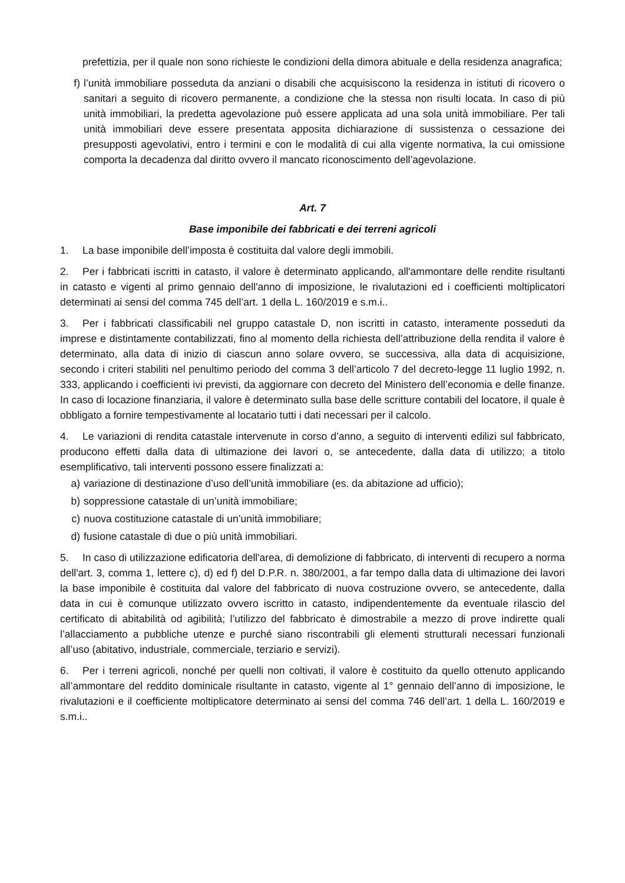prefettizia, per il quale non sono richieste le condizioni della dimora abituale e della residenza anagrafica;
f) l’unità immobiliare posseduta da anziani o disabili che acquisiscono la residenza in istituti di ricovero o sanitari a seguito di ricovero permanente, a condizione che la stessa non risulti locata. In caso di più unità immobiliari, la predetta agevolazione può essere applicata ad una sola unità immobiliare. Per tali unità immobiliari deve essere presentata apposita dichiarazione di sussistenza o cessazione dei presupposti agevolativi, entro i termini e con le modalità di cui alla vigente normativa, la cui omissione comporta la decadenza dal diritto ovvero il mancato riconoscimento dell’agevolazione.
Art. 7
Base imponibile dei fabbricati e dei terreni agricoli
1. La base imponibile dell’imposta è costituita dal valore degli immobili.
2. Per i fabbricati iscritti in catasto, il valore è determinato applicando, all'ammontare delle rendite risultanti in catasto e vigenti al primo gennaio dell'anno di imposizione, le rivalutazioni ed i coefficienti moltiplicatori determinati ai sensi del comma 745 dell’art. 1 della L. 160/2019 e s.m.i..
3. Per i fabbricati classificabili nel gruppo catastale D, non iscritti in catasto, interamente posseduti da imprese e distintamente contabilizzati, fino al momento della richiesta dell’attribuzione della rendita il valore è determinato, alla data di inizio di ciascun anno solare ovvero, se successiva, alla data di acquisizione, secondo i criteri stabiliti nel penultimo periodo del comma 3 dell’articolo 7 del decreto-legge 11 luglio 1992, n. 333, applicando i coefficienti ivi previsti, da aggiornare con decreto del Ministero dell’economia e delle finanze. In caso di locazione finanziaria, il valore è determinato sulla base delle scritture contabili del locatore, il quale è obbligato a fornire tempestivamente al locatario tutti i dati necessari per il calcolo.
4. Le variazioni di rendita catastale intervenute in corso d’anno, a seguito di interventi edilizi sul fabbricato, producono effetti dalla data di ultimazione dei lavori o, se antecedente, dalla data di utilizzo; a titolo esemplificativo, tali interventi possono essere finalizzati a:
a) variazione di destinazione d’uso dell’unità immobiliare (es. da abitazione ad ufficio);
b) soppressione catastale di un’unità immobiliare;
c) nuova costituzione catastale di un’unità immobiliare;
d) fusione catastale di due o più unità immobiliari.
5. In caso di utilizzazione edificatoria dell'area, di demolizione di fabbricato, di interventi di recupero a norma dell'art. 3, comma 1, lettere c), d) ed f) del D.P.R. n. 380/2001, a far tempo dalla data di ultimazione dei lavori la base imponibile è costituita dal valore del fabbricato di nuova costruzione ovvero, se antecedente, dalla data in cui è comunque utilizzato ovvero iscritto in catasto, indipendentemente da eventuale rilascio del certificato di abitabilità od agibilità; l’utilizzo del fabbricato è dimostrabile a mezzo di prove indirette quali l’allacciamento a pubbliche utenze e purché siano riscontrabili gli elementi strutturali necessari funzionali all’uso (abitativo, industriale, commerciale, terziario e servizi).
6. Per i terreni agricoli, nonché per quelli non coltivati, il valore è costituito da quello ottenuto applicando all’ammontare del reddito dominicale risultante in catasto, vigente al 1° gennaio dell’anno di imposizione, le rivalutazioni e il coefficiente moltiplicatore determinato ai sensi del comma 746 dell’art. 1 della L. 160/2019 e s.m.i..